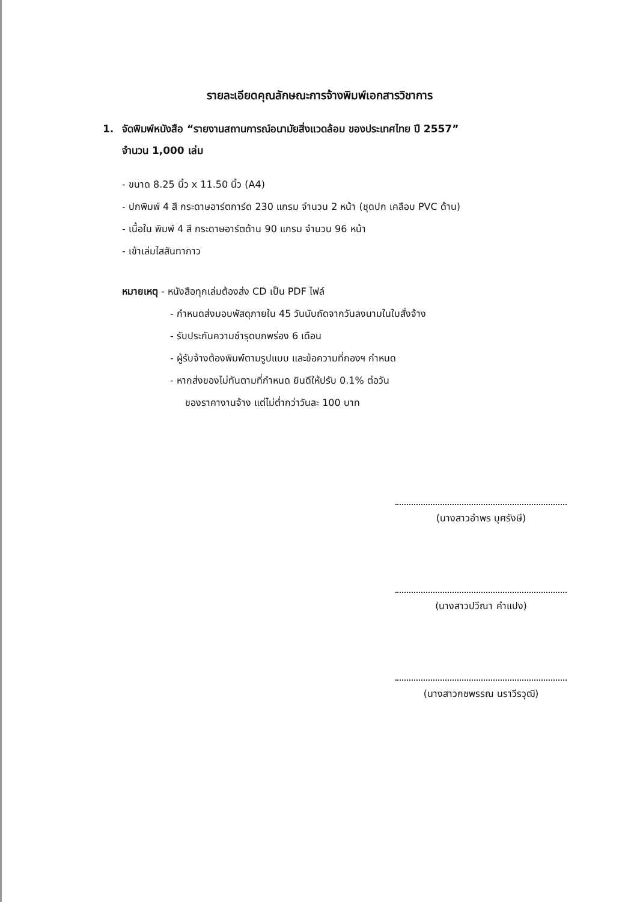รายละเอียดคุณลักษณะการจ้างพิมพ์เอกสารวิชาการ
1. จัดพิมพ์หนังสือ “รายงานสถานการณ์อนามัยสิ่งแวดล้อม ของประเทศไทย ปี 2557”
จำนวน 1,000 เล่ม
- ขนาด 8.25 นิ้ว x 11.50 นิ้ว (A4)
- ปกพิมพ์ 4 สี กระดาษอาร์ตการ์ด 230 แกรม จำนวน 2 หน้า (ชุดปก เคลือบ PVC ด้าน)
- เนื้อใน พิมพ์ 4 สี กระดาษอาร์ตด้าน 90 แกรม จำนวน 96 หน้า
- เข้าเล่มไสสันทากาว
หมายเหตุ - หนังสือทุกเล่มต้องส่ง CD เป็น PDF ไฟล์
- กำหนดส่งมอบพัสดุภายใน 45 วันนับถัดจากวันลงนามในใบสั่งจ้าง
- รับประกันความชำรุดบกพร่อง 6 เดือน
- ผู้รับจ้างต้องพิมพ์ตามรูปแบบ และข้อความที่กองฯ กำหนด
- หากส่งของไม่ทันตามที่กำหนด ยินดีให้ปรับ 0.1% ต่อวัน
ของราคางานจ้าง แต่ไม่ต่ำกว่าวันละ 100 บาท
(นางสาวอำพร บุศรังษี)
(นางสาวปวีณา คำแปง)
(นางสาวกชพรรณ นราวีรวุฒิ)